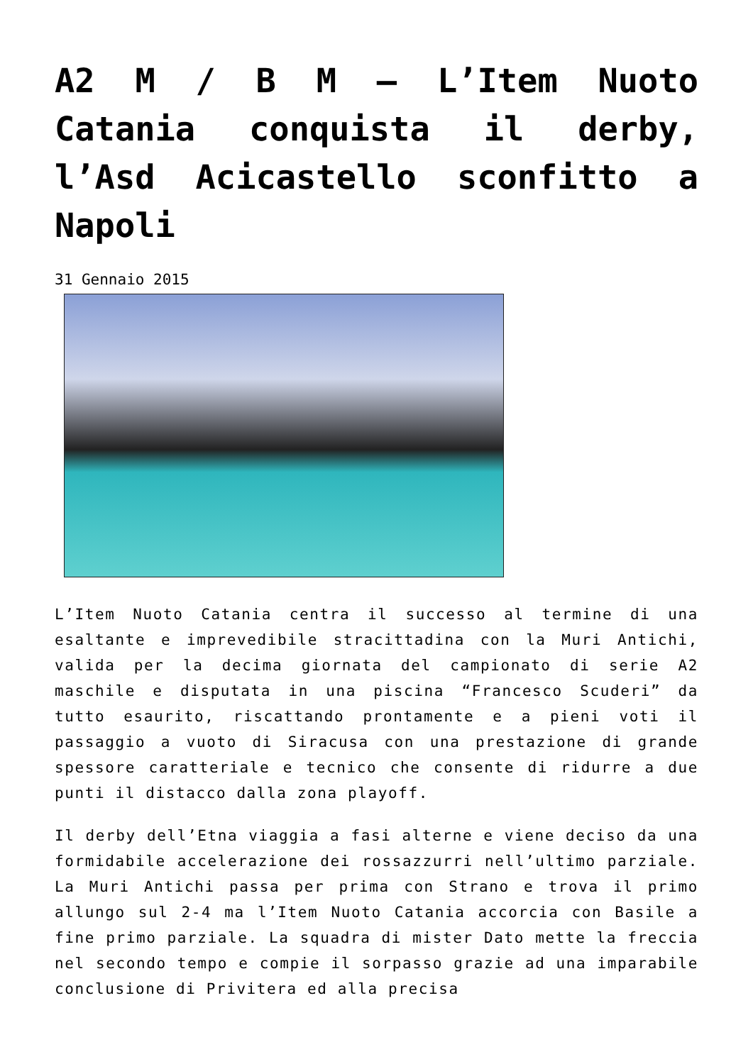A2 M / B M – L’Item Nuoto Catania conquista il derby, l’Asd Acicastello sconfitto a Napoli
31 Gennaio 2015
L’Item Nuoto Catania centra il successo al termine di una esaltante e imprevedibile stracittadina con la Muri Antichi, valida per la decima giornata del campionato di serie A2 maschile e disputata in una piscina “Francesco Scuderi” da tutto esaurito, riscattando prontamente e a pieni voti il passaggio a vuoto di Siracusa con una prestazione di grande spessore caratteriale e tecnico che consente di ridurre a due punti il distacco dalla zona playoff.
Il derby dell’Etna viaggia a fasi alterne e viene deciso da una formidabile accelerazione dei rossazzurri nell’ultimo parziale. La Muri Antichi passa per prima con Strano e trova il primo allungo sul 2-4 ma l’Item Nuoto Catania accorcia con Basile a fine primo parziale. La squadra di mister Dato mette la freccia nel secondo tempo e compie il sorpasso grazie ad una imparabile conclusione di Privitera ed alla precisa